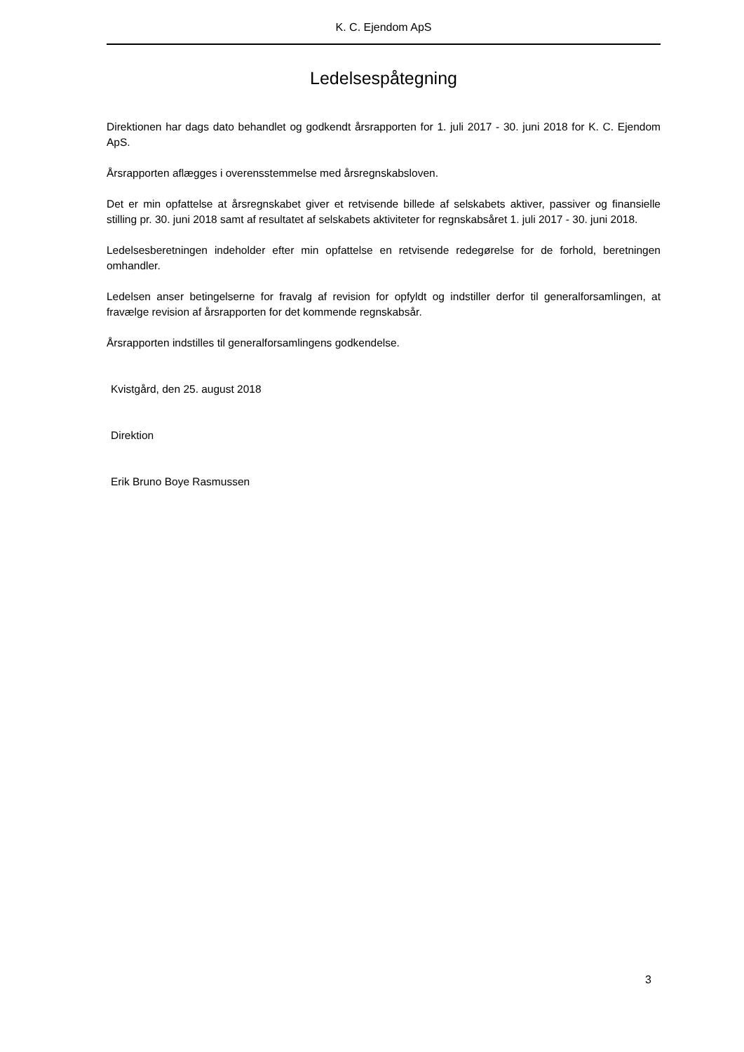K. C. Ejendom ApS
Ledelsespåtegning
Direktionen har dags dato behandlet og godkendt årsrapporten for 1. juli 2017 - 30. juni 2018 for K. C. Ejendom ApS.
Årsrapporten aflægges i overensstemmelse med årsregnskabsloven.
Det er min opfattelse at årsregnskabet giver et retvisende billede af selskabets aktiver, passiver og finansielle stilling pr. 30. juni 2018 samt af resultatet af selskabets aktiviteter for regnskabsåret 1. juli 2017 - 30. juni 2018.
Ledelsesberetningen indeholder efter min opfattelse en retvisende redegørelse for de forhold, beretningen omhandler.
Ledelsen anser betingelserne for fravalg af revision for opfyldt og indstiller derfor til generalforsamlingen, at fravælge revision af årsrapporten for det kommende regnskabsår.
Årsrapporten indstilles til generalforsamlingens godkendelse.
Kvistgård, den 25. august 2018
Direktion
Erik Bruno Boye Rasmussen
3